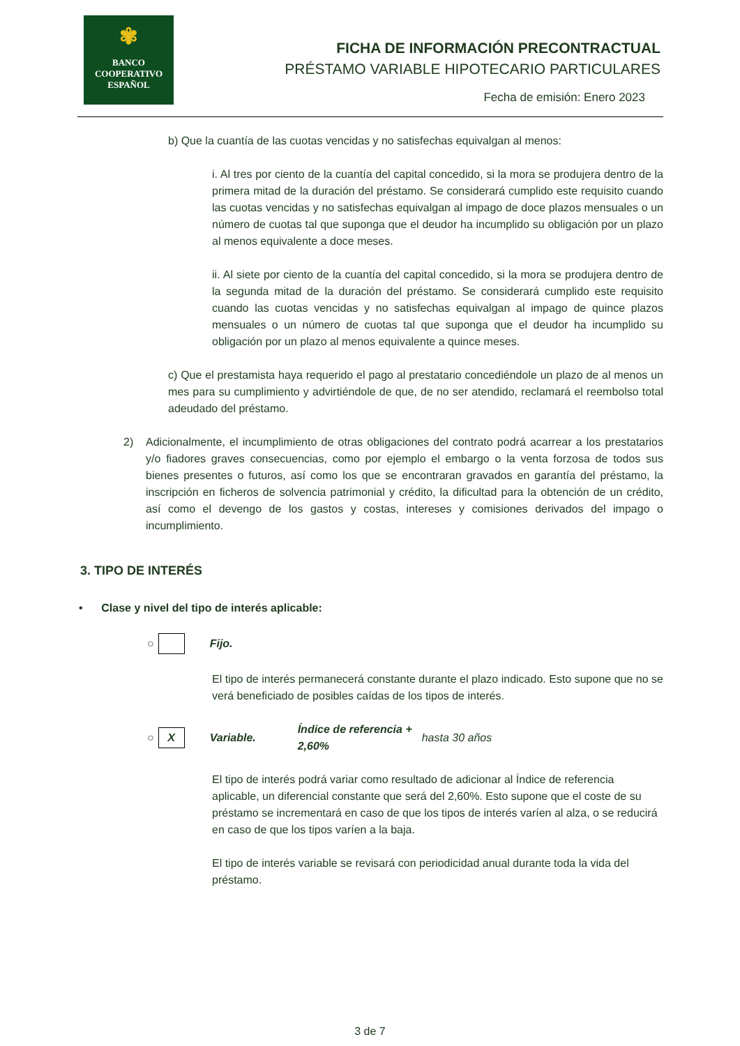✾
BANCO
COOPERATIVO
ESPAÑOL
FICHA DE INFORMACIÓN PRECONTRACTUAL
PRÉSTAMO VARIABLE HIPOTECARIO PARTICULARES
Fecha de emisión: Enero 2023
b) Que la cuantía de las cuotas vencidas y no satisfechas equivalgan al menos:
i. Al tres por ciento de la cuantía del capital concedido, si la mora se produjera dentro de la primera mitad de la duración del préstamo. Se considerará cumplido este requisito cuando las cuotas vencidas y no satisfechas equivalgan al impago de doce plazos mensuales o un número de cuotas tal que suponga que el deudor ha incumplido su obligación por un plazo al menos equivalente a doce meses.
ii. Al siete por ciento de la cuantía del capital concedido, si la mora se produjera dentro de la segunda mitad de la duración del préstamo. Se considerará cumplido este requisito cuando las cuotas vencidas y no satisfechas equivalgan al impago de quince plazos mensuales o un número de cuotas tal que suponga que el deudor ha incumplido su obligación por un plazo al menos equivalente a quince meses.
c) Que el prestamista haya requerido el pago al prestatario concediéndole un plazo de al menos un mes para su cumplimiento y advirtiéndole de que, de no ser atendido, reclamará el reembolso total adeudado del préstamo.
2) Adicionalmente, el incumplimiento de otras obligaciones del contrato podrá acarrear a los prestatarios y/o fiadores graves consecuencias, como por ejemplo el embargo o la venta forzosa de todos sus bienes presentes o futuros, así como los que se encontraran gravados en garantía del préstamo, la inscripción en ficheros de solvencia patrimonial y crédito, la dificultad para la obtención de un crédito, así como el devengo de los gastos y costas, intereses y comisiones derivados del impago o incumplimiento.
3. TIPO DE INTERÉS
• Clase y nivel del tipo de interés aplicable:
○
Fijo.
El tipo de interés permanecerá constante durante el plazo indicado. Esto supone que no se verá beneficiado de posibles caídas de los tipos de interés.
○
X
Variable. Índice de referencia + 2,60% hasta 30 años
El tipo de interés podrá variar como resultado de adicionar al Índice de referencia aplicable, un diferencial constante que será del 2,60%. Esto supone que el coste de su préstamo se incrementará en caso de que los tipos de interés varíen al alza, o se reducirá en caso de que los tipos varíen a la baja.
El tipo de interés variable se revisará con periodicidad anual durante toda la vida del préstamo.
3 de 7